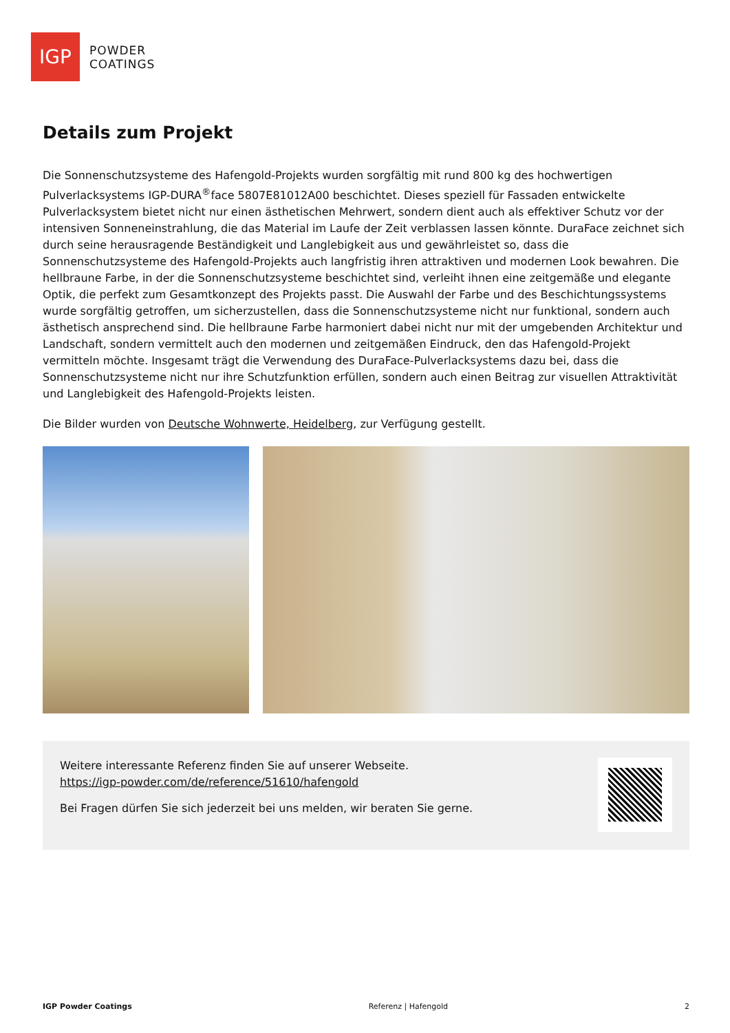IGP
POWDER
COATINGS
Details zum Projekt
Die Sonnenschutzsysteme des Hafengold-Projekts wurden sorgfältig mit rund 800 kg des hochwertigen Pulverlacksystems IGP-DURA<sup>®</sup>face 5807E81012A00 beschichtet. Dieses speziell für Fassaden entwickelte Pulverlacksystem bietet nicht nur einen ästhetischen Mehrwert, sondern dient auch als effektiver Schutz vor der intensiven Sonneneinstrahlung, die das Material im Laufe der Zeit verblassen lassen könnte. DuraFace zeichnet sich durch seine herausragende Beständigkeit und Langlebigkeit aus und gewährleistet so, dass die Sonnenschutzsysteme des Hafengold-Projekts auch langfristig ihren attraktiven und modernen Look bewahren. Die hellbraune Farbe, in der die Sonnenschutzsysteme beschichtet sind, verleiht ihnen eine zeitgemäße und elegante Optik, die perfekt zum Gesamtkonzept des Projekts passt. Die Auswahl der Farbe und des Beschichtungssystems wurde sorgfältig getroffen, um sicherzustellen, dass die Sonnenschutzsysteme nicht nur funktional, sondern auch ästhetisch ansprechend sind. Die hellbraune Farbe harmoniert dabei nicht nur mit der umgebenden Architektur und Landschaft, sondern vermittelt auch den modernen und zeitgemäßen Eindruck, den das Hafengold-Projekt vermitteln möchte. Insgesamt trägt die Verwendung des DuraFace-Pulverlacksystems dazu bei, dass die Sonnenschutzsysteme nicht nur ihre Schutzfunktion erfüllen, sondern auch einen Beitrag zur visuellen Attraktivität und Langlebigkeit des Hafengold-Projekts leisten.
Die Bilder wurden von Deutsche Wohnwerte, Heidelberg, zur Verfügung gestellt.
Weitere interessante Referenz finden Sie auf unserer Webseite.
https://igp-powder.com/de/reference/51610/hafengold
Bei Fragen dürfen Sie sich jederzeit bei uns melden, wir beraten Sie gerne.
IGP Powder Coatings Referenz | Hafengold 2